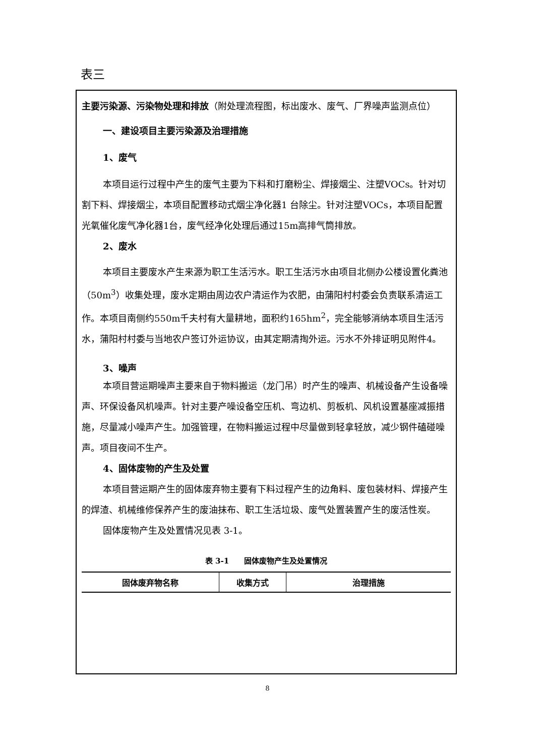表三
主要污染源、污染物处理和排放（附处理流程图，标出废水、废气、厂界噪声监测点位）
一、建设项目主要污染源及治理措施
1、废气
本项目运行过程中产生的废气主要为下料和打磨粉尘、焊接烟尘、注塑VOCs。针对切割下料、焊接烟尘，本项目配置移动式烟尘净化器1 台除尘。针对注塑VOCs，本项目配置光氧催化废气净化器1台，废气经净化处理后通过15m高排气筒排放。
2、废水
本项目主要废水产生来源为职工生活污水。职工生活污水由项目北侧办公楼设置化粪池（50m<sup>3</sup>）收集处理，废水定期由周边农户清运作为农肥，由蒲阳村村委会负责联系清运工作。本项目南侧约550m千夫村有大量耕地，面积约165hm<sup>2</sup>，完全能够消纳本项目生活污水，蒲阳村村委与当地农户签订外运协议，由其定期清掏外运。污水不外排证明见附件4。
3、噪声
本项目营运期噪声主要来自于物料搬运（龙门吊）时产生的噪声、机械设备产生设备噪声、环保设备风机噪声。针对主要产噪设备空压机、弯边机、剪板机、风机设置基座减振措施，尽量减小噪声产生。加强管理，在物料搬运过程中尽量做到轻拿轻放，减少钢件磕碰噪声。项目夜间不生产。
4、固体废物的产生及处置
本项目营运期产生的固体废弃物主要有下料过程产生的边角料、废包装材料、焊接产生的焊渣、机械维修保养产生的废油抹布、职工生活垃圾、废气处置装置产生的废活性炭。
固体废物产生及处置情况见表 3-1。
表 3-1　　固体废物产生及处置情况
| 固体废弃物名称 | 收集方式 | 治理措施 |
| --- | --- | --- |
8